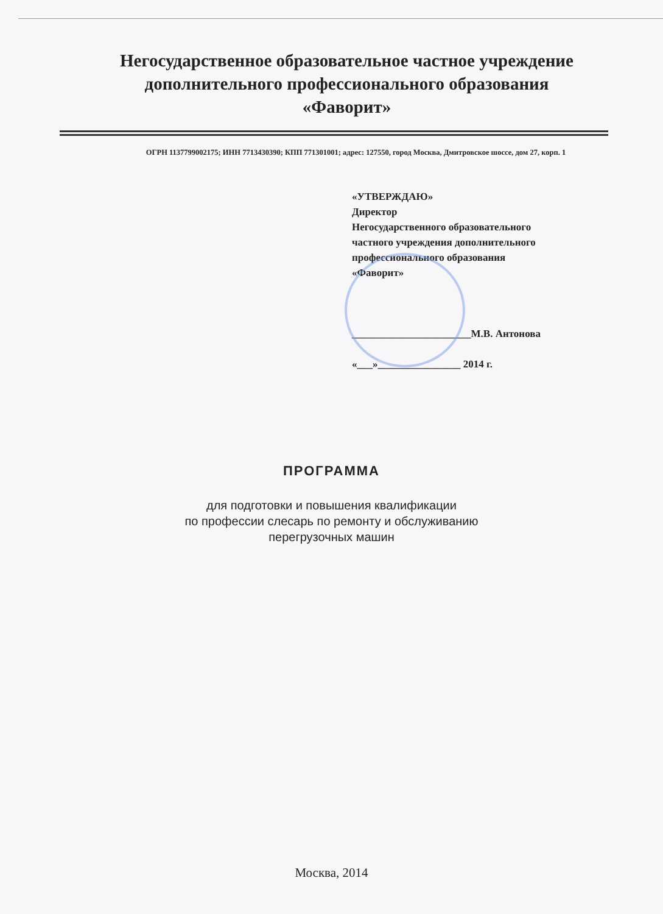Негосударственное образовательное частное учреждение
дополнительного профессионального образования
«Фаворит»
ОГРН 1137799002175; ИНН 7713430390; КПП 771301001; адрес: 127550, город Москва, Дмитровское шоссе, дом 27, корп. 1
«УТВЕРЖДАЮ»
Директор
Негосударственного образовательного
частного учреждения дополнительного
профессионального образования
«Фаворит»
_______________________М.В. Антонова
«___»________________ 2014 г.
ПРОГРАММА
для подготовки и повышения квалификации
по профессии слесарь по ремонту и обслуживанию
перегрузочных машин
Москва, 2014